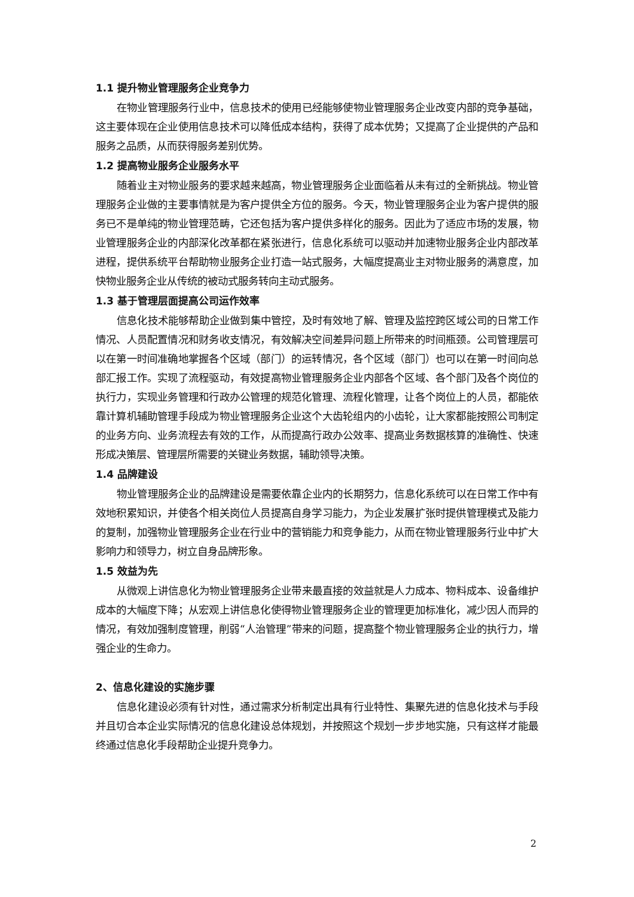1.1 提升物业管理服务企业竞争力
在物业管理服务行业中，信息技术的使用已经能够使物业管理服务企业改变内部的竞争基础，这主要体现在企业使用信息技术可以降低成本结构，获得了成本优势；又提高了企业提供的产品和服务之品质，从而获得服务差别优势。
1.2 提高物业服务企业服务水平
随着业主对物业服务的要求越来越高，物业管理服务企业面临着从未有过的全新挑战。物业管理服务企业做的主要事情就是为客户提供全方位的服务。今天，物业管理服务企业为客户提供的服务已不是单纯的物业管理范畴，它还包括为客户提供多样化的服务。因此为了适应市场的发展，物业管理服务企业的内部深化改革都在紧张进行，信息化系统可以驱动并加速物业服务企业内部改革进程，提供系统平台帮助物业服务企业打造一站式服务，大幅度提高业主对物业服务的满意度，加快物业服务企业从传统的被动式服务转向主动式服务。
1.3 基于管理层面提高公司运作效率
信息化技术能够帮助企业做到集中管控，及时有效地了解、管理及监控跨区域公司的日常工作情况、人员配置情况和财务收支情况，有效解决空间差异问题上所带来的时间瓶颈。公司管理层可以在第一时间准确地掌握各个区域（部门）的运转情况，各个区域（部门）也可以在第一时间向总部汇报工作。实现了流程驱动，有效提高物业管理服务企业内部各个区域、各个部门及各个岗位的执行力，实现业务管理和行政办公管理的规范化管理、流程化管理，让各个岗位上的人员，都能依靠计算机辅助管理手段成为物业管理服务企业这个大齿轮组内的小齿轮，让大家都能按照公司制定的业务方向、业务流程去有效的工作，从而提高行政办公效率、提高业务数据核算的准确性、快速形成决策层、管理层所需要的关键业务数据，辅助领导决策。
1.4 品牌建设
物业管理服务企业的品牌建设是需要依靠企业内的长期努力，信息化系统可以在日常工作中有效地积累知识，并使各个相关岗位人员提高自身学习能力，为企业发展扩张时提供管理模式及能力的复制，加强物业管理服务企业在行业中的营销能力和竞争能力，从而在物业管理服务行业中扩大影响力和领导力，树立自身品牌形象。
1.5 效益为先
从微观上讲信息化为物业管理服务企业带来最直接的效益就是人力成本、物料成本、设备维护成本的大幅度下降；从宏观上讲信息化使得物业管理服务企业的管理更加标准化，减少因人而异的情况，有效加强制度管理，削弱“人治管理”带来的问题，提高整个物业管理服务企业的执行力，增强企业的生命力。
2、信息化建设的实施步骤
信息化建设必须有针对性，通过需求分析制定出具有行业特性、集聚先进的信息化技术与手段并且切合本企业实际情况的信息化建设总体规划，并按照这个规划一步步地实施，只有这样才能最终通过信息化手段帮助企业提升竞争力。
2